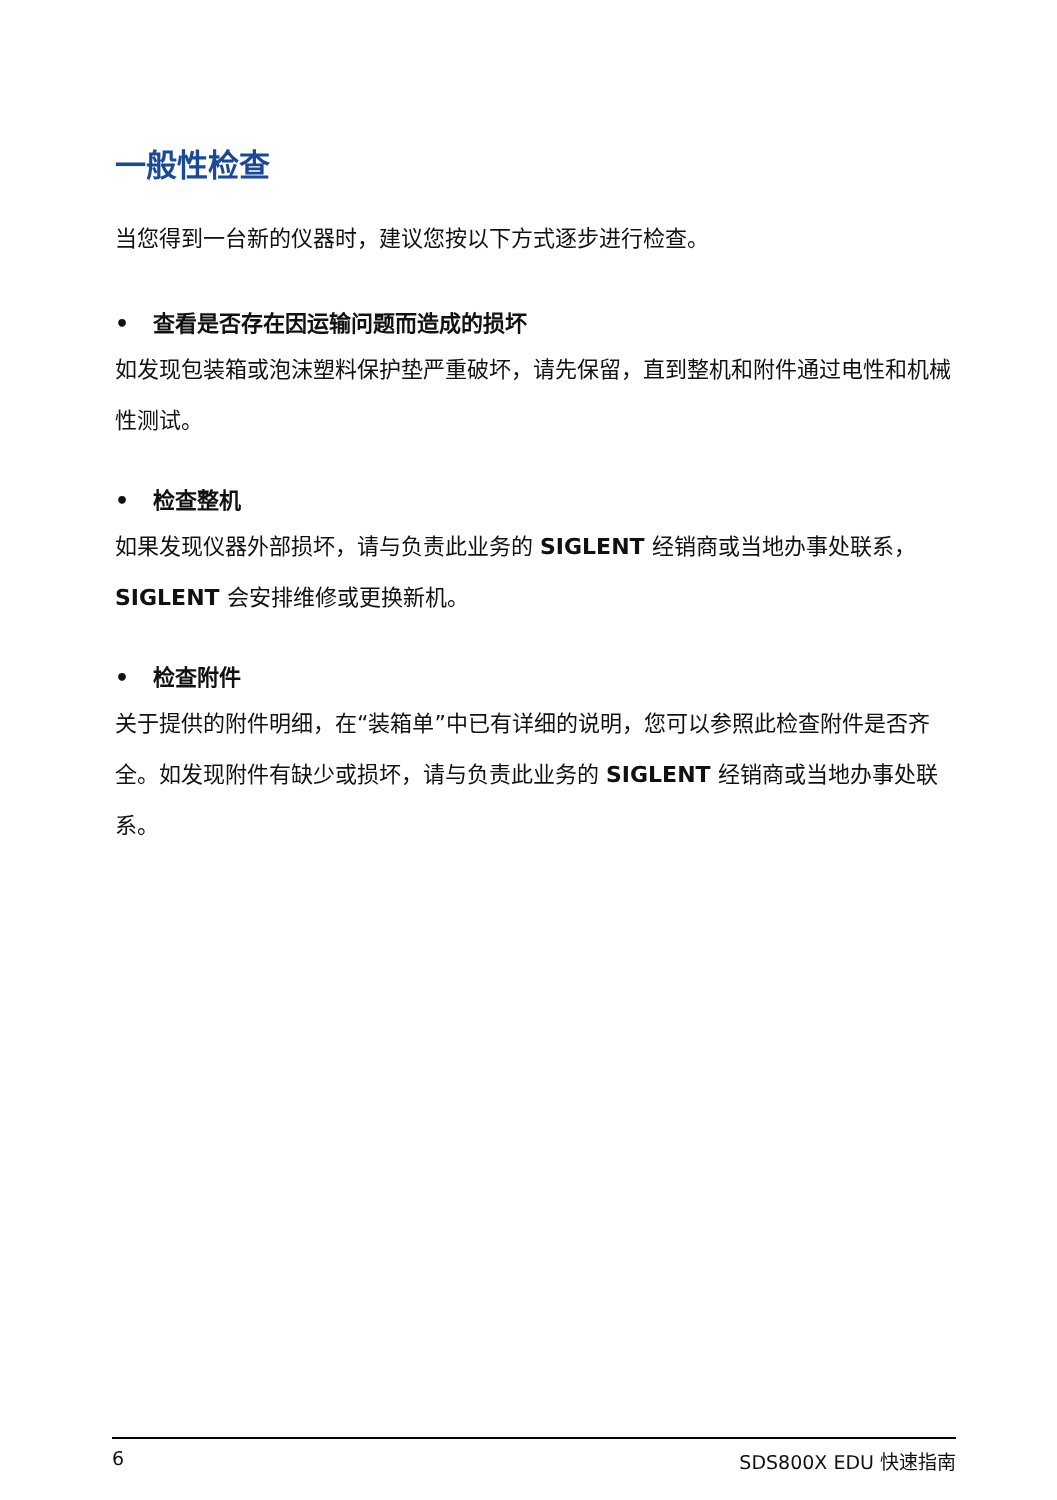一般性检查
当您得到一台新的仪器时，建议您按以下方式逐步进行检查。
• 查看是否存在因运输问题而造成的损坏
如发现包装箱或泡沫塑料保护垫严重破坏，请先保留，直到整机和附件通过电性和机械性测试。
• 检查整机
如果发现仪器外部损坏，请与负责此业务的 SIGLENT 经销商或当地办事处联系，SIGLENT 会安排维修或更换新机。
• 检查附件
关于提供的附件明细，在“装箱单”中已有详细的说明，您可以参照此检查附件是否齐全。如发现附件有缺少或损坏，请与负责此业务的 SIGLENT 经销商或当地办事处联系。
6 SDS800X EDU 快速指南